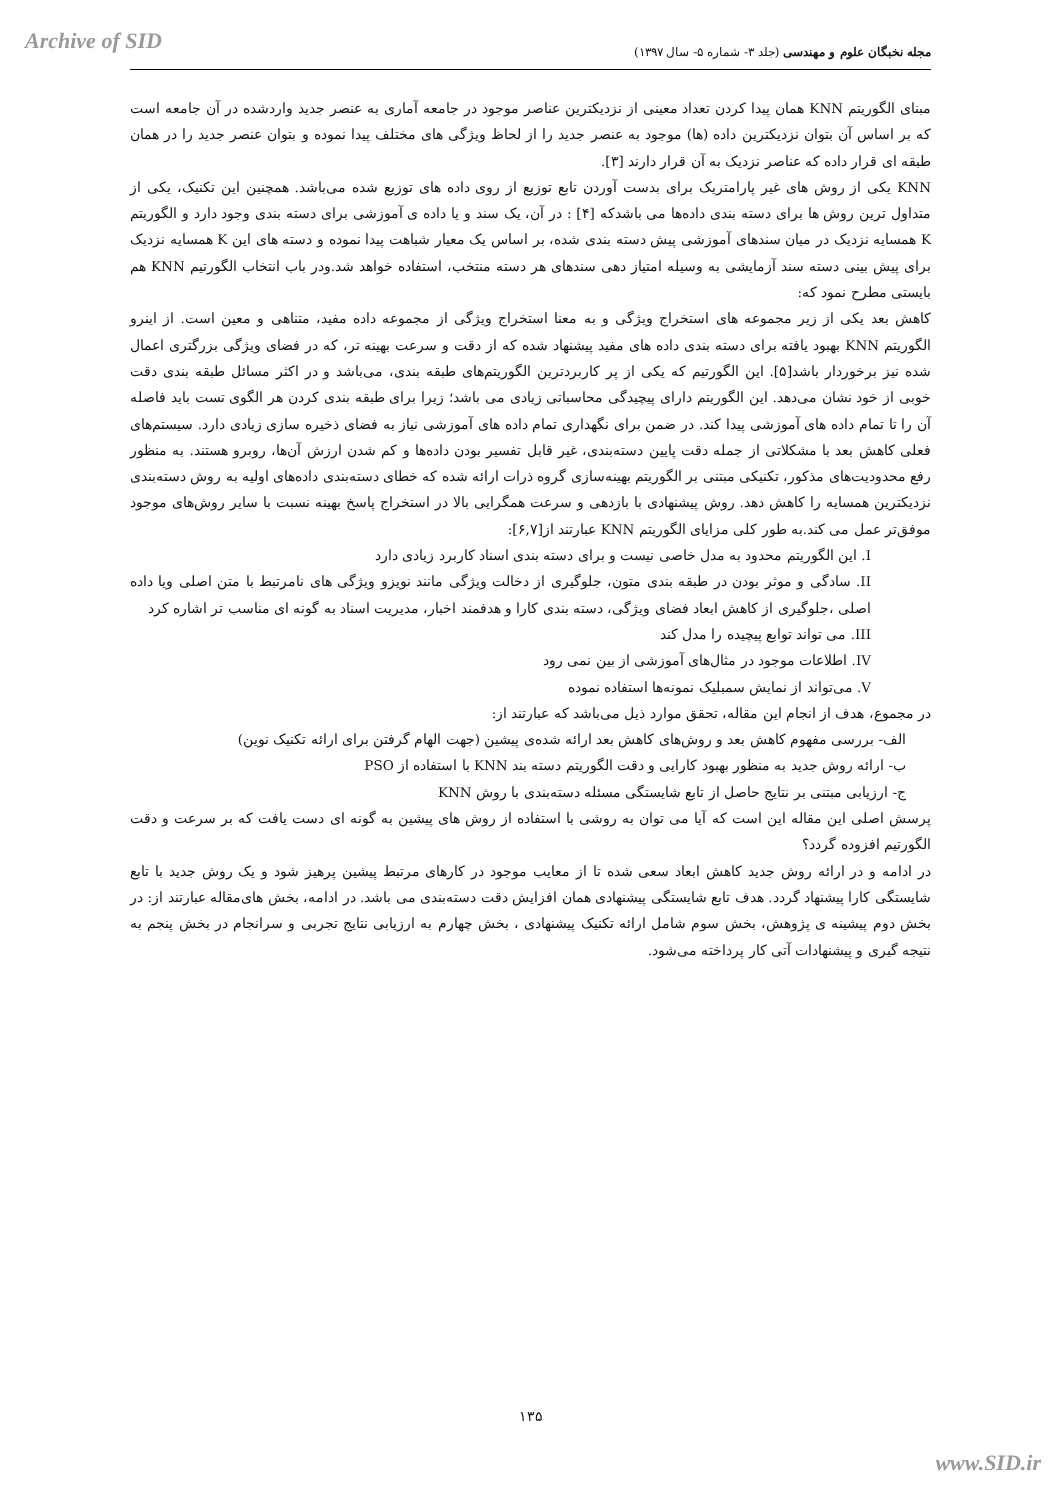Archive of SID
مجله نخبگان علوم و مهندسی (جلد ۳- شماره ۵- سال ۱۳۹۷)
مبنای الگوریتم KNN همان پیدا کردن تعداد معینی از نزدیکترین عناصر موجود در جامعه آماری به عنصر جدید واردشده در آن جامعه است که بر اساس آن بتوان نزدیکترین داده (ها) موجود به عنصر جدید را از لحاظ ویژگی های مختلف پیدا نموده و بتوان عنصر جدید را در همان طبقه ای قرار داده که عناصر نزدیک به آن قرار دارند [۳].
KNN یکی از روش های غیر پارامتریک برای بدست آوردن تابع توزیع از روی داده های توزیع شده می‌باشد. همچنین این تکنیک، یکی از متداول ترین روش ها برای دسته بندی داده‌ها می باشدکه [۴] : در آن، یک سند و یا داده ی آموزشی برای دسته بندی وجود دارد و الگوریتم K همسایه نزدیک در میان سندهای آموزشی پیش دسته بندی شده، بر اساس یک معیار شباهت پیدا نموده و دسته های این K همسایه نزدیک برای پیش بینی دسته سند آزمایشی به وسیله امتیاز دهی سندهای هر دسته منتخب، استفاده خواهد شد.ودر باب انتخاب الگورتیم KNN هم بایستی مطرح نمود که:
کاهش بعد یکی از زیر مجموعه های استخراج ویژگی و به معنا استخراج ویژگی از مجموعه داده مفید، متناهی و معین است. از اینرو الگوریتم KNN بهبود یافته برای دسته بندی داده های مفید پیشنهاد شده که از دقت و سرعت بهینه تر، که در فضای ویژگی بزرگتری اعمال شده نیز برخوردار باشد[۵]. این الگورتیم که یکی از پر کاربردترین الگوریتم‌های طبقه بندی، می‌باشد و در اکثر مسائل طبقه بندی دقت خوبی از خود نشان می‌دهد. این الگوریتم دارای پیچیدگی محاسباتی زیادی می باشد؛ زیرا برای طبقه بندی کردن هر الگوی تست باید فاصله آن را تا تمام داده های آموزشی پیدا کند. در ضمن برای نگهداری تمام داده های آموزشی نیاز به فضای ذخیره سازی زیادی دارد. سیستم‌های فعلی کاهش بعد با مشکلاتی از جمله دقت پایین دسته‌بندی، غیر قابل تفسیر بودن داده‌ها و کم شدن ارزش آن‌ها، روبرو هستند. به منظور رفع محدودیت‌های مذکور، تکنیکی مبتنی بر الگوریتم بهینه‌سازی گروه ذرات ارائه شده که خطای دسته‌بندی داده‌های اولیه به روش دسته‌بندی نزدیکترین همسایه را کاهش دهد. روش پیشنهادی با بازدهی و سرعت همگرایی بالا در استخراج پاسخ بهینه نسبت با سایر روش‌های موجود موفق‌تر عمل می کند.به طور کلی مزایای الگوریتم KNN عبارتند از[۶,۷]:
I. این الگوریتم محدود به مدل خاصی نیست و برای دسته بندی اسناد کاربرد زیادی دارد
II. سادگی و موثر بودن در طبقه بندی متون، جلوگیری از دخالت ویژگی مانند نویزو ویژگی های نامرتبط با متن اصلی ویا داده اصلی ،جلوگیری از کاهش ابعاد فضای ویژگی، دسته بندی کارا و هدفمند اخبار، مدیریت اسناد به گونه ای مناسب تر اشاره کرد
III. می تواند توابع پیچیده را مدل کند
IV. اطلاعات موجود در مثال‌های آموزشی از بین نمی رود
V. می‌تواند از نمایش سمبلیک نمونه‌ها استفاده نموده
در مجموع، هدف از انجام این مقاله، تحقق موارد ذیل می‌باشد که عبارتند از:
الف- بررسی مفهوم کاهش بعد و روش‌های کاهش بعد ارائه شده‌ی پیشین (جهت الهام گرفتن برای ارائه تکنیک نوین)
ب- ارائه روش جدید به منظور بهبود کارایی و دقت الگوریتم دسته بند KNN با استفاده از PSO
ج- ارزیابی مبتنی بر نتایج حاصل از تابع شایستگی مسئله دسته‌بندی با روش KNN
پرسش اصلی این مقاله این است که آیا می توان به روشی با استفاده از روش های پیشین به گونه ای دست یافت که بر سرعت و دقت الگورتیم افزوده گردد؟
در ادامه و در ارائه روش جدید کاهش ابعاد سعی شده تا از معایب موجود در کارهای مرتبط پیشین پرهیز شود و یک روش جدید با تابع شایستگی کارا پیشنهاد گردد. هدف تابع شایستگی پیشنهادی همان افزایش دقت دسته‌بندی می باشد. در ادامه، بخش های‌مقاله عبارتند از: در بخش دوم پیشینه ی پژوهش، بخش سوم شامل ارائه تکنیک پیشنهادی ، بخش چهارم به ارزیابی نتایج تجربی و سرانجام در بخش پنجم به نتیجه گیری و پیشنهادات آتی کار پرداخته می‌شود.
۱۳۵
www.SID.ir